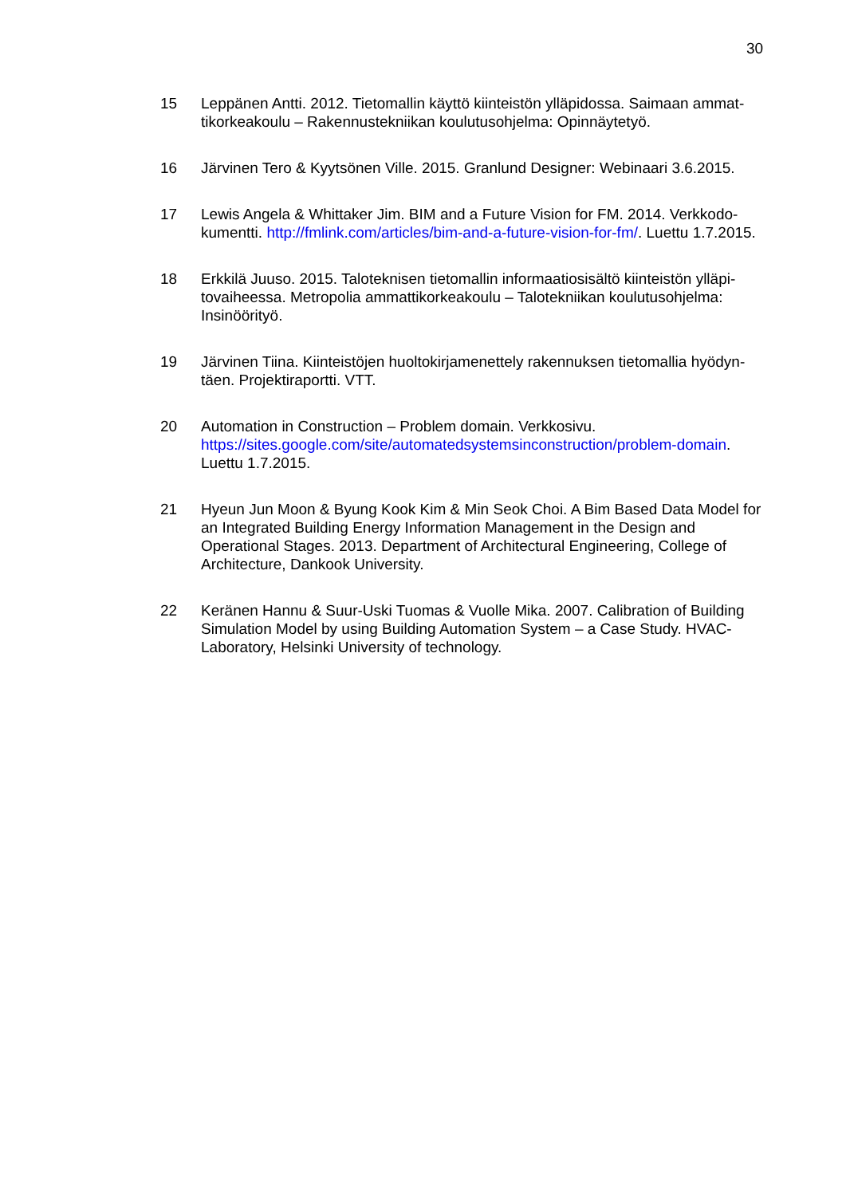30
15 Leppänen Antti. 2012. Tietomallin käyttö kiinteistön ylläpidossa. Saimaan ammat-tikorkeakoulu – Rakennustekniikan koulutusohjelma: Opinnäytetyö.
16 Järvinen Tero & Kyytsönen Ville. 2015. Granlund Designer: Webinaari 3.6.2015.
17 Lewis Angela & Whittaker Jim. BIM and a Future Vision for FM. 2014. Verkkodo-kumentti. http://fmlink.com/articles/bim-and-a-future-vision-for-fm/. Luettu 1.7.2015.
18 Erkkilä Juuso. 2015. Taloteknisen tietomallin informaatiosisältö kiinteistön ylläpi-tovaiheessa. Metropolia ammattikorkeakoulu – Talotekniikan koulutusohjelma: Insinöörityö.
19 Järvinen Tiina. Kiinteistöjen huoltokirjamenettely rakennuksen tietomallia hyödyn-täen. Projektiraportti. VTT.
20 Automation in Construction – Problem domain. Verkkosivu. https://sites.google.com/site/automatedsystemsinconstruction/problem-domain. Luettu 1.7.2015.
21 Hyeun Jun Moon & Byung Kook Kim & Min Seok Choi. A Bim Based Data Model for an Integrated Building Energy Information Management in the Design and Operational Stages. 2013. Department of Architectural Engineering, College of Architecture, Dankook University.
22 Keränen Hannu & Suur-Uski Tuomas & Vuolle Mika. 2007. Calibration of Building Simulation Model by using Building Automation System – a Case Study. HVAC-Laboratory, Helsinki University of technology.